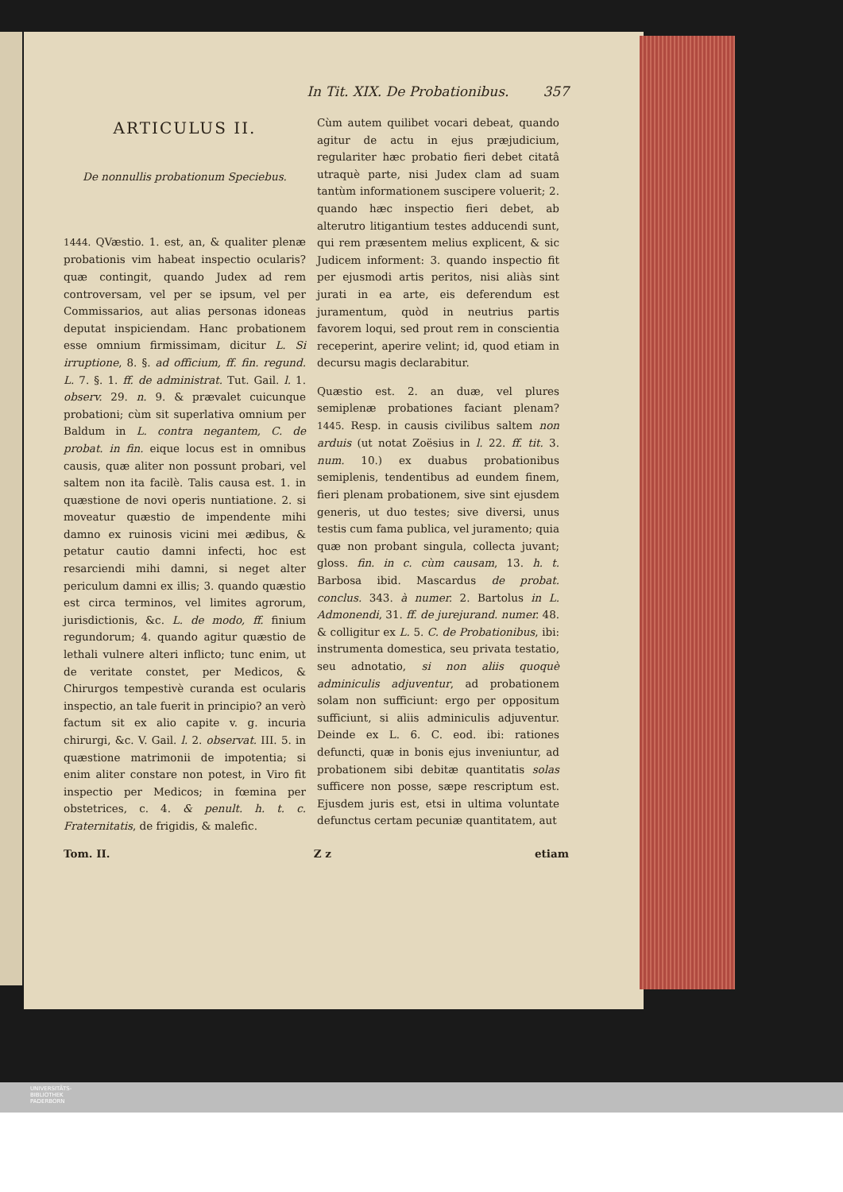In Tit. XIX. De Probationibus. 357
ARTICULUS II.
De nonnullis probationum Speciebus.
1444. QVæstio. 1. est, an, & qualiter plenæ probationis vim habeat inspectio ocularis? quæ contingit, quando Judex ad rem controversam, vel per se ipsum, vel per Commissarios, aut alias personas idoneas deputat inspiciendam. Hanc probationem esse omnium firmissimam, dicitur L. Si irruptione, 8. §. ad officium, ff. fin. regund. L. 7. §. 1. ff. de administrat. Tut. Gail. l. 1. observ. 29. n. 9. & prævalet cuicunque probationi; cùm sit superlativa omnium per Baldum in L. contra negantem, C. de probat. in fin. eique locus est in omnibus causis, quæ aliter non possunt probari, vel saltem non ita facilè. Talis causa est. 1. in quæstione de novi operis nuntiatione. 2. si moveatur quæstio de impendente mihi damno ex ruinosis vicini mei ædibus, & petatur cautio damni infecti, hoc est resarciendi mihi damni, si neget alter periculum damni ex illis; 3. quando quæstio est circa terminos, vel limites agrorum, jurisdictionis, &c. L. de modo, ff. finium regundorum; 4. quando agitur quæstio de lethali vulnere alteri inflicto; tunc enim, ut de veritate constet, per Medicos, & Chirurgos tempestivè curanda est ocularis inspectio, an tale fuerit in principio? an verò factum sit ex alio capite v. g. incuria chirurgi, &c. V. Gail. l. 2. observat. III. 5. in quæstione matrimonii de impotentia; si enim aliter constare non potest, in Viro fit inspectio per Medicos; in fœmina per obstetrices, c. 4. & penult. h. t. c. Fraternitatis, de frigidis, & malefic.
Cùm autem quilibet vocari debeat, quando agitur de actu in ejus præjudicium, regulariter hæc probatio fieri debet citatâ utraquè parte, nisi Judex clam ad suam tantùm informationem suscipere voluerit; 2. quando hæc inspectio fieri debet, ab alterutro litigantium testes adducendi sunt, qui rem præsentem melius explicent, & sic Judicem informent: 3. quando inspectio fit per ejusmodi artis peritos, nisi aliàs sint jurati in ea arte, eis deferendum est juramentum, quòd in neutrius partis favorem loqui, sed prout rem in conscientia receperint, aperire velint; id, quod etiam in decursu magis declarabitur.
Quæstio est. 2. an duæ, vel plures semiplenæ probationes faciant plenam? 1445. Resp. in causis civilibus saltem non arduis (ut notat Zoësius in l. 22. ff. tit. 3. num. 10.) ex duabus probationibus semiplenis, tendentibus ad eundem finem, fieri plenam probationem, sive sint ejusdem generis, ut duo testes; sive diversi, unus testis cum fama publica, vel juramento; quia quæ non probant singula, collecta juvant; gloss. fin. in c. cùm causam, 13. h. t. Barbosa ibid. Mascardus de probat. conclus. 343. à numer. 2. Bartolus in L. Admonendi, 31. ff. de jurejurand. numer. 48. & colligitur ex L. 5. C. de Probationibus, ibi: instrumenta domestica, seu privata testatio, seu adnotatio, si non aliis quoquè adminiculis adjuventur, ad probationem solam non sufficiunt: ergo per oppositum sufficiunt, si aliis adminiculis adjuventur. Deinde ex L. 6. C. eod. ibi: rationes defuncti, quæ in bonis ejus inveniuntur, ad probationem sibi debitæ quantitatis solas sufficere non posse, sæpe rescriptum est. Ejusdem juris est, etsi in ultima voluntate defunctus certam pecuniæ quantitatem, aut
Tom. II. Z z etiam
UNIVERSITÄTS-
BIBLIOTHEK
PADERBORN